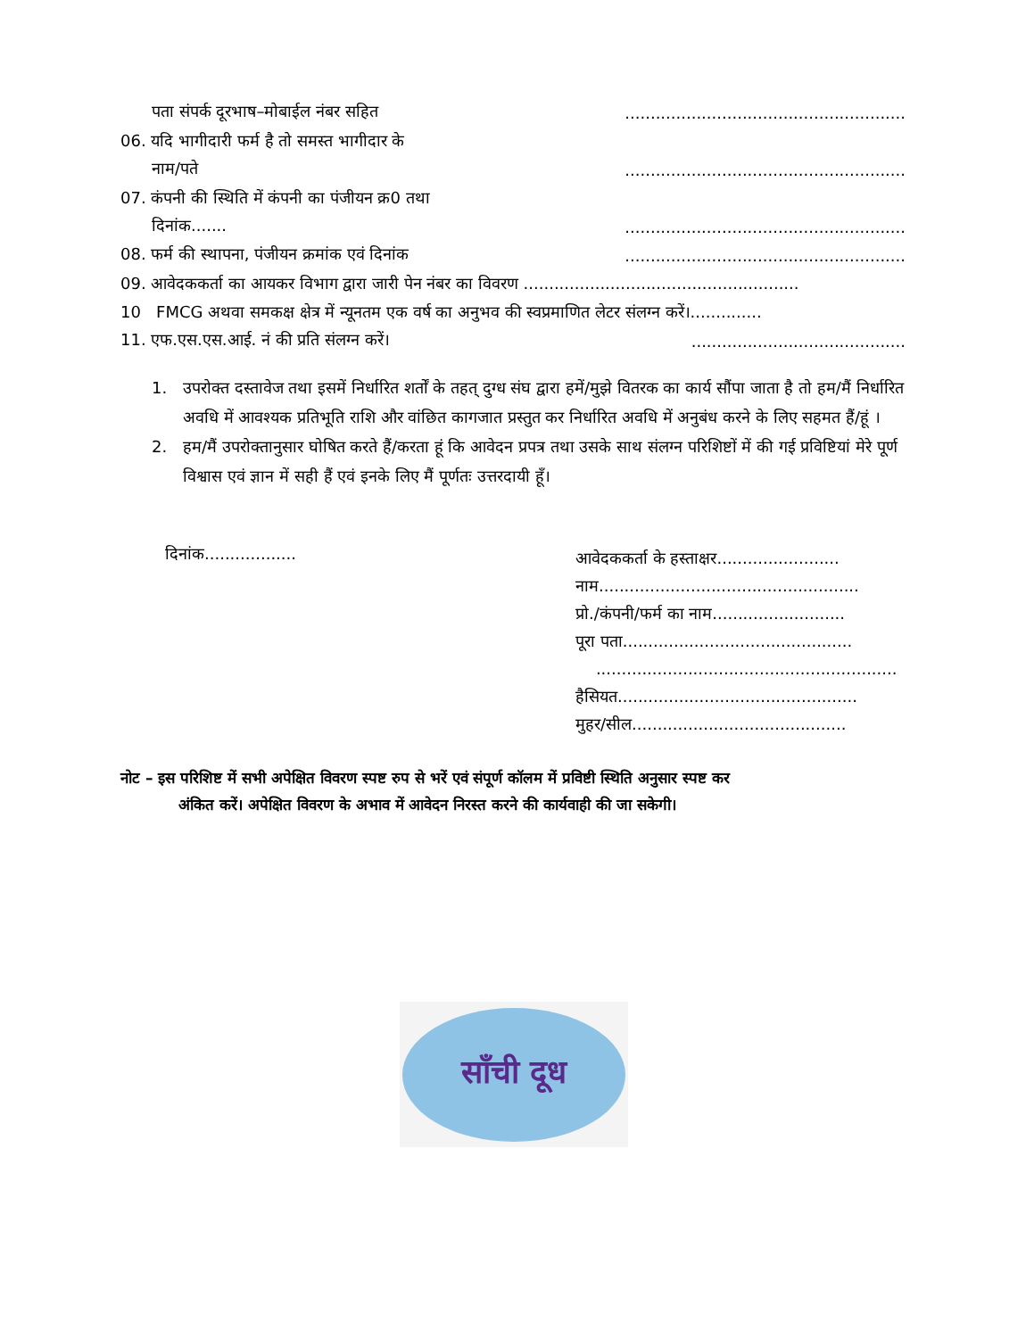पता संपर्क दूरभाष–मोबाईल नंबर सहित.......................................................
06. यदि भागीदारी फर्म है तो समस्त भागीदार के
नाम/पते.......................................................
07. कंपनी की स्थिति में कंपनी का पंजीयन क्र0 तथा
दिनांक..............................................................
08. फर्म की स्थापना, पंजीयन क्रमांक एवं दिनांक.......................................................
09. आवेदककर्ता का आयकर विभाग द्वारा जारी पेन नंबर का विवरण ......................................................
10 FMCG अथवा समकक्ष क्षेत्र में न्यूनतम एक वर्ष का अनुभव की स्वप्रमाणित लेटर संलग्न करें।..............
11. एफ.एस.एस.आई. नं की प्रति संलग्न करें।..........................................
1. उपरोक्त दस्तावेज तथा इसमें निर्धारित शर्तों के तहत् दुग्ध संघ द्वारा हमें/मुझे वितरक का कार्य सौंपा जाता है तो हम/मैं निर्धारित अवधि में आवश्यक प्रतिभूति राशि और वांछित कागजात प्रस्तुत कर निर्धारित अवधि में अनुबंध करने के लिए सहमत हैं/हूं ।
2. हम/मैं उपरोक्तानुसार घोषित करते हैं/करता हूं कि आवेदन प्रपत्र तथा उसके साथ संलग्न परिशिष्टों में की गई प्रविष्टियां मेरे पूर्ण विश्वास एवं ज्ञान में सही हैं एवं इनके लिए मैं पूर्णतः उत्तरदायी हूँ।
दिनांक..................
आवेदककर्ता के हस्ताक्षर........................
नाम...................................................
प्रो./कंपनी/फर्म का नाम..........................
पूरा पता.............................................
...........................................................
हैसियत...............................................
मुहर/सील..........................................
नोट – इस परिशिष्ट में सभी अपेक्षित विवरण स्पष्ट रुप से भरें एवं संपूर्ण कॉलम में प्रविष्टी स्थिति अनुसार स्पष्ट कर
अंकित करें। अपेक्षित विवरण के अभाव में आवेदन निरस्त करने की कार्यवाही की जा सकेगी।
साँची दूध